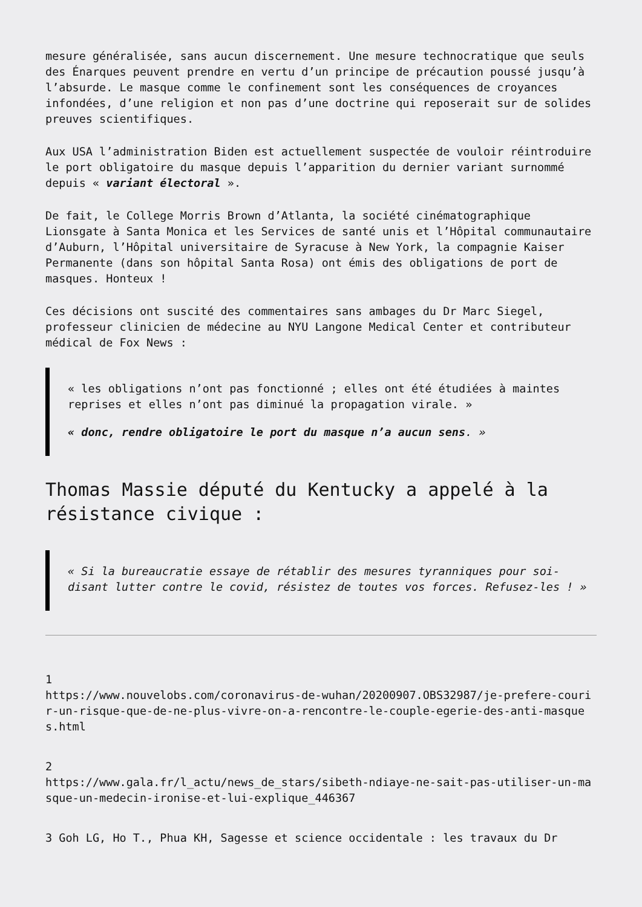mesure généralisée, sans aucun discernement. Une mesure technocratique que seuls des Énarques peuvent prendre en vertu d’un principe de précaution poussé jusqu’à l’absurde. Le masque comme le confinement sont les conséquences de croyances infondées, d’une religion et non pas d’une doctrine qui reposerait sur de solides preuves scientifiques.
Aux USA l’administration Biden est actuellement suspectée de vouloir réintroduire le port obligatoire du masque depuis l’apparition du dernier variant surnommé depuis « variant électoral ».
De fait, le College Morris Brown d’Atlanta, la société cinématographique Lionsgate à Santa Monica et les Services de santé unis et l’Hôpital communautaire d’Auburn, l’Hôpital universitaire de Syracuse à New York, la compagnie Kaiser Permanente (dans son hôpital Santa Rosa) ont émis des obligations de port de masques. Honteux !
Ces décisions ont suscité des commentaires sans ambages du Dr Marc Siegel, professeur clinicien de médecine au NYU Langone Medical Center et contributeur médical de Fox News :
« les obligations n’ont pas fonctionné ; elles ont été étudiées à maintes reprises et elles n’ont pas diminué la propagation virale. »
« donc, rendre obligatoire le port du masque n’a aucun sens. »
Thomas Massie député du Kentucky a appelé à la résistance civique :
« Si la bureaucratie essaye de rétablir des mesures tyranniques pour soi-disant lutter contre le covid, résistez de toutes vos forces. Refusez-les ! »
1
https://www.nouvelobs.com/coronavirus-de-wuhan/20200907.OBS32987/je-prefere-courir-un-risque-que-de-ne-plus-vivre-on-a-rencontre-le-couple-egerie-des-anti-masques.html
2
https://www.gala.fr/l_actu/news_de_stars/sibeth-ndiaye-ne-sait-pas-utiliser-un-masque-un-medecin-ironise-et-lui-explique_446367
3 Goh LG, Ho T., Phua KH, Sagesse et science occidentale : les travaux du Dr